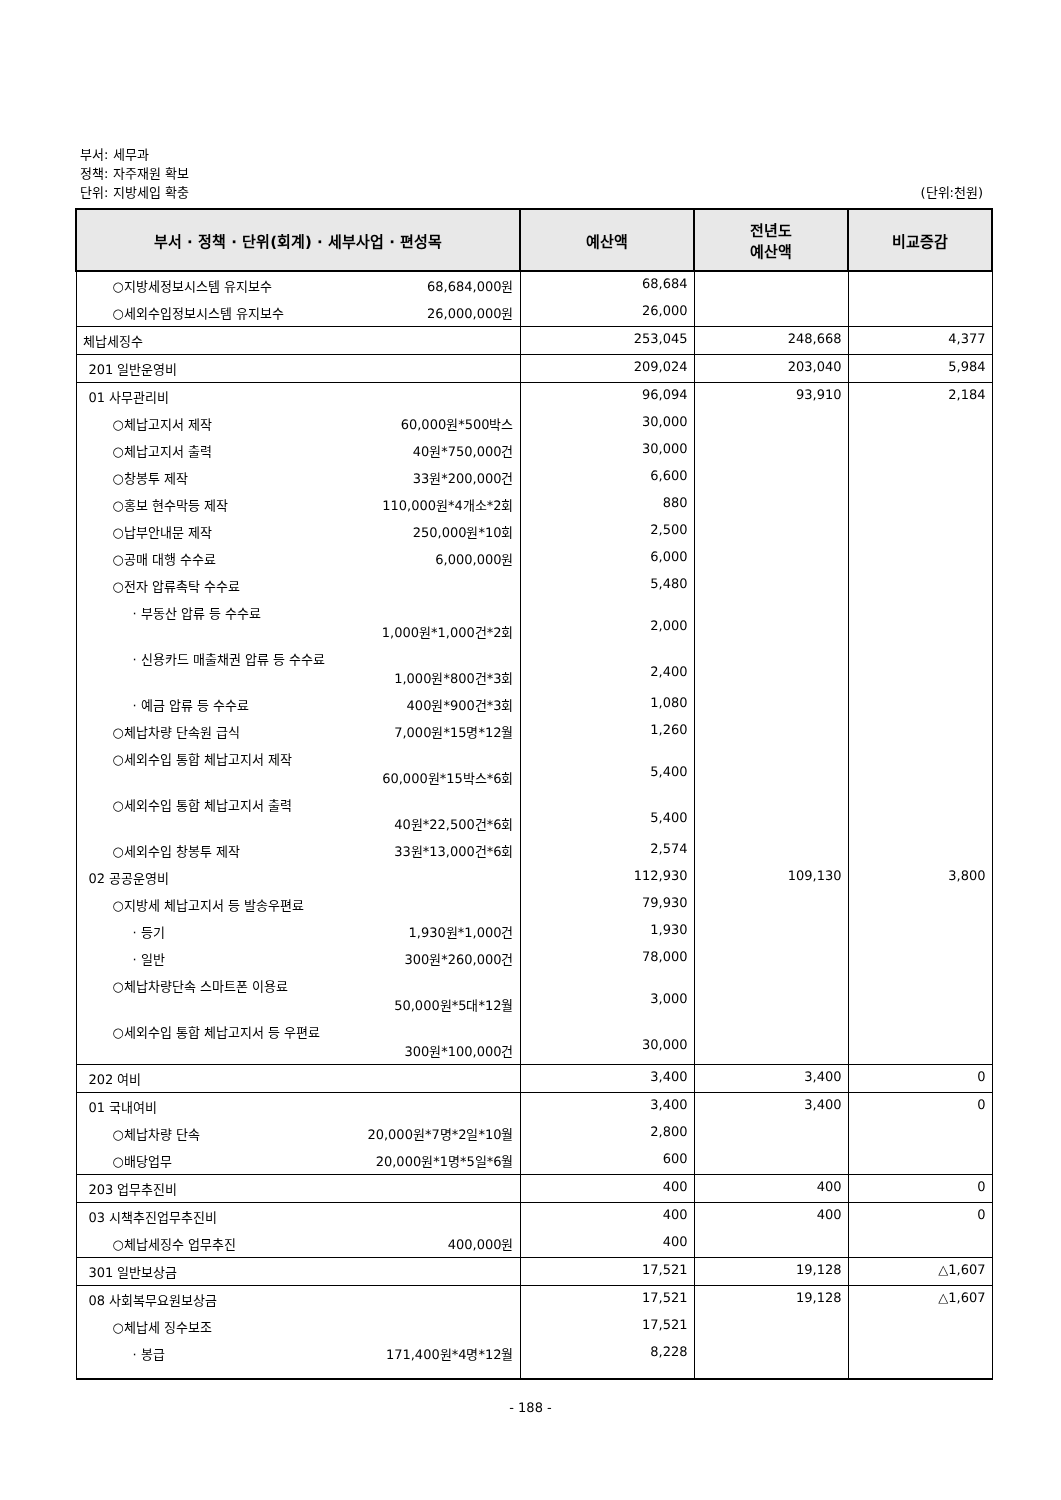부서: 세무과
정책: 자주재원 확보
단위: 지방세입 확충
(단위:천원)
| 부서 · 정책 · 단위(회계) · 세부사업 · 편성목 | 예산액 | 전년도 예산액 | 비교증감 |
| --- | --- | --- | --- |
| ○지방세정보시스템 유지보수 68,684,000원 | 68,684 | | |
| ○세외수입정보시스템 유지보수 26,000,000원 | 26,000 | | |
| 체납세징수 | 253,045 | 248,668 | 4,377 |
| 201 일반운영비 | 209,024 | 203,040 | 5,984 |
| 01 사무관리비 | 96,094 | 93,910 | 2,184 |
| ○체납고지서 제작 60,000원*500박스 | 30,000 | | |
| ○체납고지서 출력 40원*750,000건 | 30,000 | | |
| ○창봉투 제작 33원*200,000건 | 6,600 | | |
| ○홍보 현수막등 제작 110,000원*4개소*2회 | 880 | | |
| ○납부안내문 제작 250,000원*10회 | 2,500 | | |
| ○공매 대행 수수료 6,000,000원 | 6,000 | | |
| ○전자 압류촉탁 수수료 | 5,480 | | |
| · 부동산 압류 등 수수료 1,000원*1,000건*2회 | 2,000 | | |
| · 신용카드 매출채권 압류 등 수수료 1,000원*800건*3회 | 2,400 | | |
| · 예금 압류 등 수수료 400원*900건*3회 | 1,080 | | |
| ○체납차량 단속원 급식 7,000원*15명*12월 | 1,260 | | |
| ○세외수입 통합 체납고지서 제작 60,000원*15박스*6회 | 5,400 | | |
| ○세외수입 통합 체납고지서 출력 40원*22,500건*6회 | 5,400 | | |
| ○세외수입 창봉투 제작 33원*13,000건*6회 | 2,574 | | |
| 02 공공운영비 | 112,930 | 109,130 | 3,800 |
| ○지방세 체납고지서 등 발송우편료 | 79,930 | | |
| · 등기 1,930원*1,000건 | 1,930 | | |
| · 일반 300원*260,000건 | 78,000 | | |
| ○체납차량단속 스마트폰 이용료 50,000원*5대*12월 | 3,000 | | |
| ○세외수입 통합 체납고지서 등 우편료 300원*100,000건 | 30,000 | | |
| 202 여비 | 3,400 | 3,400 | 0 |
| 01 국내여비 | 3,400 | 3,400 | 0 |
| ○체납차량 단속 20,000원*7명*2일*10월 | 2,800 | | |
| ○배당업무 20,000원*1명*5일*6월 | 600 | | |
| 203 업무추진비 | 400 | 400 | 0 |
| 03 시책추진업무추진비 | 400 | 400 | 0 |
| ○체납세징수 업무추진 400,000원 | 400 | | |
| 301 일반보상금 | 17,521 | 19,128 | △1,607 |
| 08 사회복무요원보상금 | 17,521 | 19,128 | △1,607 |
| ○체납세 징수보조 | 17,521 | | |
| · 봉급 171,400원*4명*12월 | 8,228 | | |
- 188 -